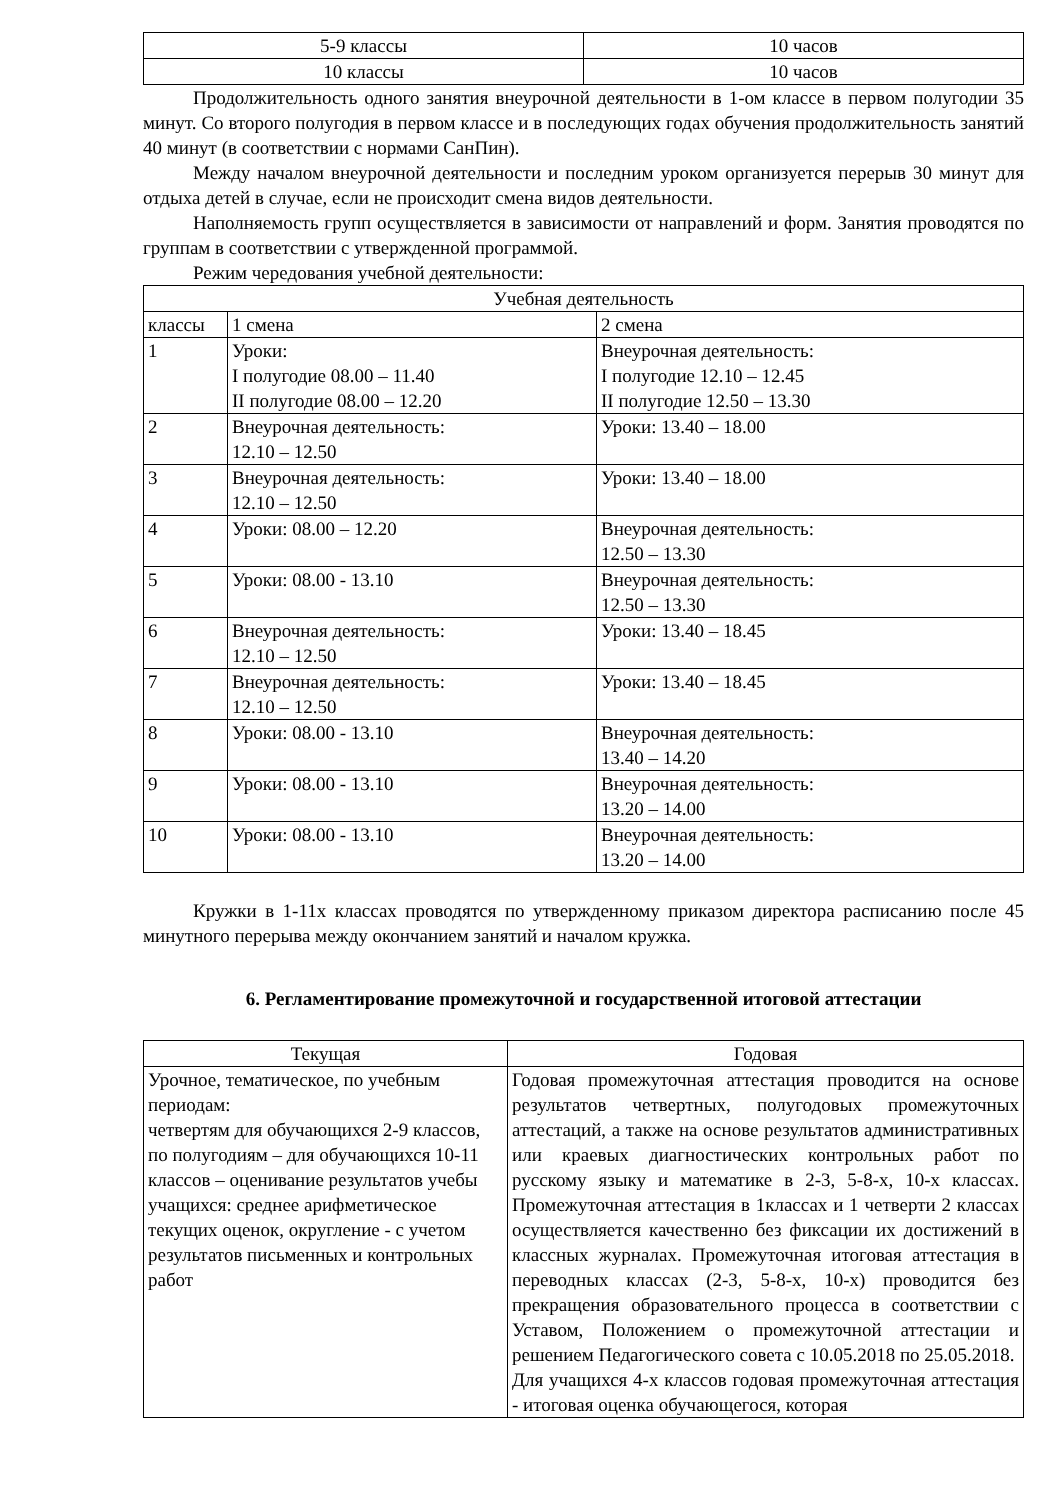| 5-9 классы | 10 часов |
| 10 классы | 10 часов |
Продолжительность одного занятия внеурочной деятельности в 1-ом классе в первом полугодии 35 минут. Со второго полугодия в первом классе и в последующих годах обучения продолжительность занятий 40 минут (в соответствии с нормами СанПин).
Между началом внеурочной деятельности и последним уроком организуется перерыв 30 минут для отдыха детей в случае, если не происходит смена видов деятельности.
Наполняемость групп осуществляется в зависимости от направлений и форм. Занятия проводятся по группам в соответствии с утвержденной программой.
Режим чередования учебной деятельности:
| Учебная деятельность | | |
| --- | --- | --- |
| классы | 1 смена | 2 смена |
| 1 | Уроки: I полугодие 08.00 – 11.40 II полугодие 08.00 – 12.20 | Внеурочная деятельность: I полугодие 12.10 – 12.45 II полугодие 12.50 – 13.30 |
| 2 | Внеурочная деятельность: 12.10 – 12.50 | Уроки: 13.40 – 18.00 |
| 3 | Внеурочная деятельность: 12.10 – 12.50 | Уроки: 13.40 – 18.00 |
| 4 | Уроки: 08.00 – 12.20 | Внеурочная деятельность: 12.50 – 13.30 |
| 5 | Уроки: 08.00 - 13.10 | Внеурочная деятельность: 12.50 – 13.30 |
| 6 | Внеурочная деятельность: 12.10 – 12.50 | Уроки: 13.40 – 18.45 |
| 7 | Внеурочная деятельность: 12.10 – 12.50 | Уроки: 13.40 – 18.45 |
| 8 | Уроки: 08.00 - 13.10 | Внеурочная деятельность: 13.40 – 14.20 |
| 9 | Уроки: 08.00 - 13.10 | Внеурочная деятельность: 13.20 – 14.00 |
| 10 | Уроки: 08.00 - 13.10 | Внеурочная деятельность: 13.20 – 14.00 |
Кружки в 1-11х классах проводятся по утвержденному приказом директора расписанию после 45 минутного перерыва между окончанием занятий и началом кружка.
6. Регламентирование промежуточной и государственной итоговой аттестации
| Текущая | Годовая |
| --- | --- |
| Урочное, тематическое, по учебным периодам: четвертям для обучающихся 2-9 классов, по полугодиям – для обучающихся 10-11 классов – оценивание результатов учебы учащихся: среднее арифметическое текущих оценок, округление - с учетом результатов письменных и контрольных работ | Годовая промежуточная аттестация проводится на основе результатов четвертных, полугодовых промежуточных аттестаций, а также на основе результатов административных или краевых диагностических контрольных работ по русскому языку и математике в 2-3, 5-8-х, 10-х классах. Промежуточная аттестация в 1классах и 1 четверти 2 классах осуществляется качественно без фиксации их достижений в классных журналах. Промежуточная итоговая аттестация в переводных классах (2-3, 5-8-х, 10-х) проводится без прекращения образовательного процесса в соответствии с Уставом, Положением о промежуточной аттестации и решением Педагогического совета с 10.05.2018 по 25.05.2018. Для учащихся 4-х классов годовая промежуточная аттестация - итоговая оценка обучающегося, которая |